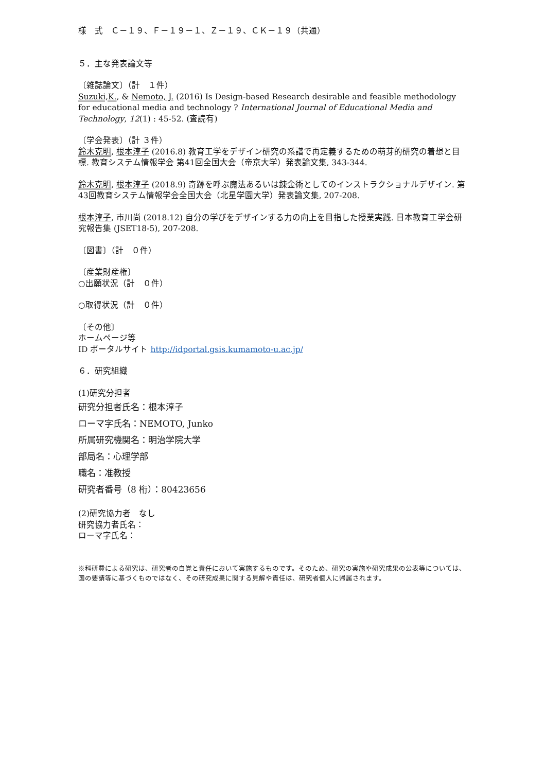様　式　Ｃ－１９、Ｆ－１９－１、Ｚ－１９、ＣＫ－１９（共通）
５．主な発表論文等
〔雑誌論文〕（計　１件）
Suzuki,K., & Nemoto, J. (2016) Is Design-based Research desirable and feasible methodology for educational media and technology ? International Journal of Educational Media and Technology, 12(1) : 45-52. (査読有)
〔学会発表〕（計 ３件）
鈴木克明, 根本淳子 (2016.8) 教育工学をデザイン研究の系譜で再定義するための萌芽的研究の着想と目標. 教育システム情報学会 第41回全国大会（帝京大学）発表論文集, 343-344.
鈴木克明, 根本淳子 (2018.9) 奇跡を呼ぶ魔法あるいは錬金術としてのインストラクショナルデザイン. 第43回教育システム情報学会全国大会（北星学園大学）発表論文集, 207-208.
根本淳子, 市川尚 (2018.12) 自分の学びをデザインする力の向上を目指した授業実践. 日本教育工学会研究報告集 (JSET18-5), 207-208.
〔図書〕（計　０件）
〔産業財産権〕
○出願状況（計　０件）
○取得状況（計　０件）
〔その他〕
ホームページ等
ID ポータルサイト http://idportal.gsis.kumamoto-u.ac.jp/
６．研究組織
(1)研究分担者
研究分担者氏名：根本淳子
ローマ字氏名：NEMOTO, Junko
所属研究機関名：明治学院大学
部局名：心理学部
職名：准教授
研究者番号（8 桁）：80423656
(2)研究協力者　なし
研究協力者氏名：
ローマ字氏名：
※科研費による研究は、研究者の自覚と責任において実施するものです。そのため、研究の実施や研究成果の公表等については、国の要請等に基づくものではなく、その研究成果に関する見解や責任は、研究者個人に帰属されます。